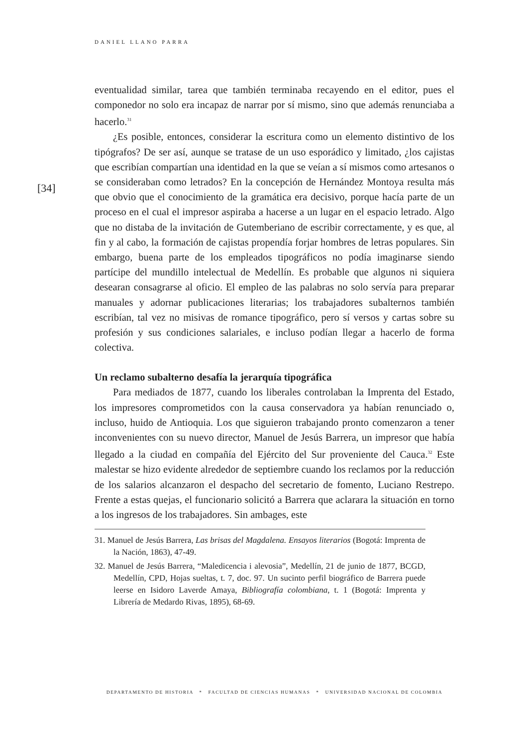DANIEL LLANO PARRA
[34]
eventualidad similar, tarea que también terminaba recayendo en el editor, pues el componedor no solo era incapaz de narrar por sí mismo, sino que además renunciaba a hacerlo.<sup>31</sup>
¿Es posible, entonces, considerar la escritura como un elemento distintivo de los tipógrafos? De ser así, aunque se tratase de un uso esporádico y limitado, ¿los cajistas que escribían compartían una identidad en la que se veían a sí mismos como artesanos o se consideraban como letrados? En la concepción de Hernández Montoya resulta más que obvio que el conocimiento de la gramática era decisivo, porque hacía parte de un proceso en el cual el impresor aspiraba a hacerse a un lugar en el espacio letrado. Algo que no distaba de la invitación de Gutemberiano de escribir correctamente, y es que, al fin y al cabo, la formación de cajistas propendía forjar hombres de letras populares. Sin embargo, buena parte de los empleados tipográficos no podía imaginarse siendo partícipe del mundillo intelectual de Medellín. Es probable que algunos ni siquiera desearan consagrarse al oficio. El empleo de las palabras no solo servía para preparar manuales y adornar publicaciones literarias; los trabajadores subalternos también escribían, tal vez no misivas de romance tipográfico, pero sí versos y cartas sobre su profesión y sus condiciones salariales, e incluso podían llegar a hacerlo de forma colectiva.
Un reclamo subalterno desafía la jerarquía tipográfica
Para mediados de 1877, cuando los liberales controlaban la Imprenta del Estado, los impresores comprometidos con la causa conservadora ya habían renunciado o, incluso, huido de Antioquia. Los que siguieron trabajando pronto comenzaron a tener inconvenientes con su nuevo director, Manuel de Jesús Barrera, un impresor que había llegado a la ciudad en compañía del Ejército del Sur proveniente del Cauca.<sup>32</sup> Este malestar se hizo evidente alrededor de septiembre cuando los reclamos por la reducción de los salarios alcanzaron el despacho del secretario de fomento, Luciano Restrepo. Frente a estas quejas, el funcionario solicitó a Barrera que aclarara la situación en torno a los ingresos de los trabajadores. Sin ambages, este
31. Manuel de Jesús Barrera, Las brisas del Magdalena. Ensayos literarios (Bogotá: Imprenta de la Nación, 1863), 47-49.
32. Manuel de Jesús Barrera, “Maledicencia i alevosia”, Medellín, 21 de junio de 1877, BCGD, Medellín, CPD, Hojas sueltas, t. 7, doc. 97. Un sucinto perfil biográfico de Barrera puede leerse en Isidoro Laverde Amaya, Bibliografía colombiana, t. 1 (Bogotá: Imprenta y Librería de Medardo Rivas, 1895), 68-69.
DEPARTAMENTO DE HISTORIA * FACULTAD DE CIENCIAS HUMANAS * UNIVERSIDAD NACIONAL DE COLOMBIA